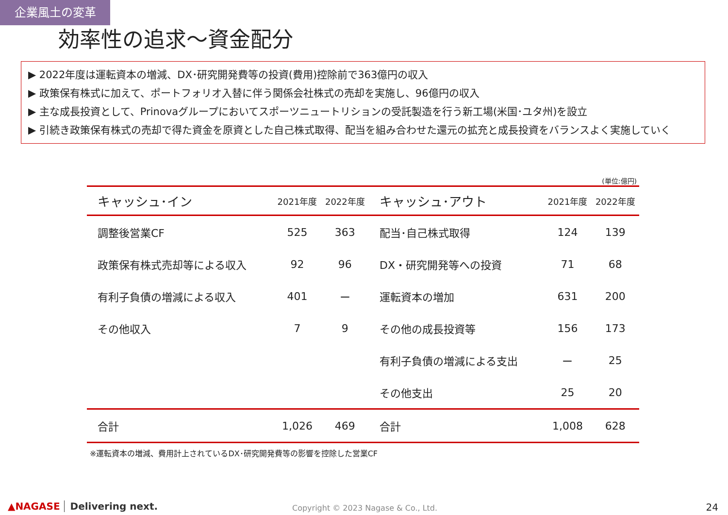企業風土の変革
効率性の追求～資金配分
▶ 2022年度は運転資本の増減、DX･研究開発費等の投資(費用)控除前で363億円の収入
▶ 政策保有株式に加えて、ポートフォリオ入替に伴う関係会社株式の売却を実施し、96億円の収入
▶ 主な成長投資として、Prinovaグループにおいてスポーツニュートリションの受託製造を行う新工場(米国･ユタ州)を設立
▶ 引続き政策保有株式の売却で得た資金を原資とした自己株式取得、配当を組み合わせた還元の拡充と成長投資をバランスよく実施していく
(単位:億円)
| キャッシュ･イン | 2021年度 | 2022年度 | キャッシュ･アウト | 2021年度 | 2022年度 |
| --- | --- | --- | --- | --- | --- |
| 調整後営業CF | 525 | 363 | 配当･自己株式取得 | 124 | 139 |
| 政策保有株式売却等による収入 | 92 | 96 | DX・研究開発等への投資 | 71 | 68 |
| 有利子負債の増減による収入 | 401 | ー | 運転資本の増加 | 631 | 200 |
| その他収入 | 7 | 9 | その他の成長投資等 | 156 | 173 |
| | | | 有利子負債の増減による支出 | ー | 25 |
| | | | その他支出 | 25 | 20 |
| 合計 | 1,026 | 469 | 合計 | 1,008 | 628 |
※運転資本の増減、費用計上されているDX･研究開発費等の影響を控除した営業CF
▲NAGASE Delivering next.
Copyright © 2023 Nagase & Co., Ltd.
24